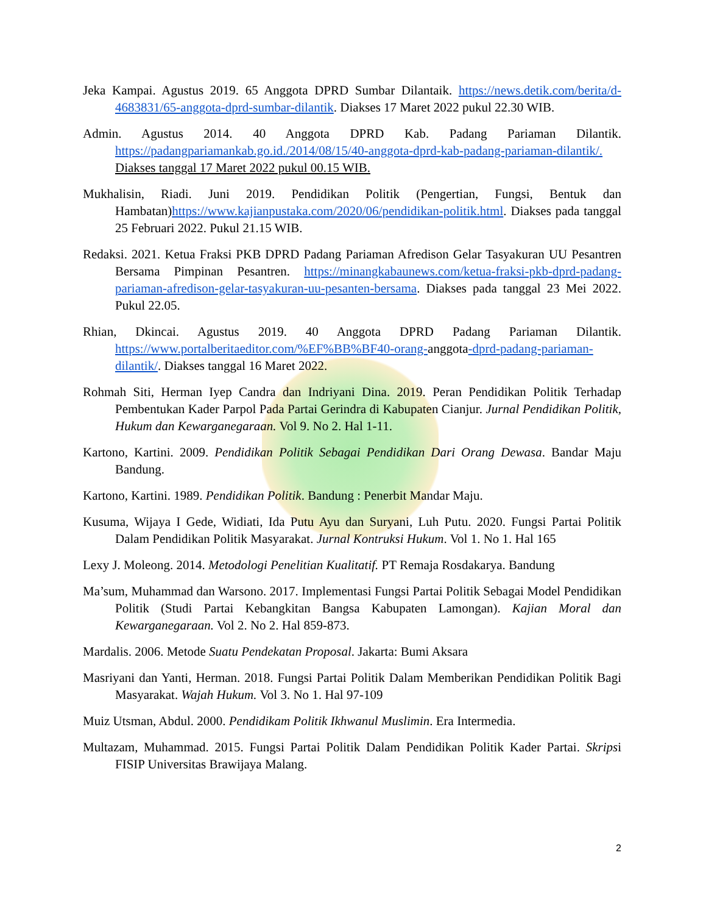Jeka Kampai. Agustus 2019. 65 Anggota DPRD Sumbar Dilantaik. https://news.detik.com/berita/d-4683831/65-anggota-dprd-sumbar-dilantik. Diakses 17 Maret 2022 pukul 22.30 WIB.
Admin. Agustus 2014. 40 Anggota DPRD Kab. Padang Pariaman Dilantik. https://padangpariamankab.go.id./2014/08/15/40-anggota-dprd-kab-padang-pariaman-dilantik/. Diakses tanggal 17 Maret 2022 pukul 00.15 WIB.
Mukhalisin, Riadi. Juni 2019. Pendidikan Politik (Pengertian, Fungsi, Bentuk dan Hambatan)https://www.kajianpustaka.com/2020/06/pendidikan-politik.html. Diakses pada tanggal 25 Februari 2022. Pukul 21.15 WIB.
Redaksi. 2021. Ketua Fraksi PKB DPRD Padang Pariaman Afredison Gelar Tasyakuran UU Pesantren Bersama Pimpinan Pesantren. https://minangkabaunews.com/ketua-fraksi-pkb-dprd-padang-pariaman-afredison-gelar-tasyakuran-uu-pesanten-bersama. Diakses pada tanggal 23 Mei 2022. Pukul 22.05.
Rhian, Dkincai. Agustus 2019. 40 Anggota DPRD Padang Pariaman Dilantik. https://www.portalberitaeditor.com/%EF%BB%BF40-orang-anggota-dprd-padang-pariaman-dilantik/. Diakses tanggal 16 Maret 2022.
Rohmah Siti, Herman Iyep Candra dan Indriyani Dina. 2019. Peran Pendidikan Politik Terhadap Pembentukan Kader Parpol Pada Partai Gerindra di Kabupaten Cianjur. Jurnal Pendidikan Politik, Hukum dan Kewarganegaraan. Vol 9. No 2. Hal 1-11.
Kartono, Kartini. 2009. Pendidikan Politik Sebagai Pendidikan Dari Orang Dewasa. Bandar Maju Bandung.
Kartono, Kartini. 1989. Pendidikan Politik. Bandung : Penerbit Mandar Maju.
Kusuma, Wijaya I Gede, Widiati, Ida Putu Ayu dan Suryani, Luh Putu. 2020. Fungsi Partai Politik Dalam Pendidikan Politik Masyarakat. Jurnal Kontruksi Hukum. Vol 1. No 1. Hal 165
Lexy J. Moleong. 2014. Metodologi Penelitian Kualitatif. PT Remaja Rosdakarya. Bandung
Ma’sum, Muhammad dan Warsono. 2017. Implementasi Fungsi Partai Politik Sebagai Model Pendidikan Politik (Studi Partai Kebangkitan Bangsa Kabupaten Lamongan). Kajian Moral dan Kewarganegaraan. Vol 2. No 2. Hal 859-873.
Mardalis. 2006. Metode Suatu Pendekatan Proposal. Jakarta: Bumi Aksara
Masriyani dan Yanti, Herman. 2018. Fungsi Partai Politik Dalam Memberikan Pendidikan Politik Bagi Masyarakat. Wajah Hukum. Vol 3. No 1. Hal 97-109
Muiz Utsman, Abdul. 2000. Pendidikam Politik Ikhwanul Muslimin. Era Intermedia.
Multazam, Muhammad. 2015. Fungsi Partai Politik Dalam Pendidikan Politik Kader Partai. Skripsi FISIP Universitas Brawijaya Malang.
2